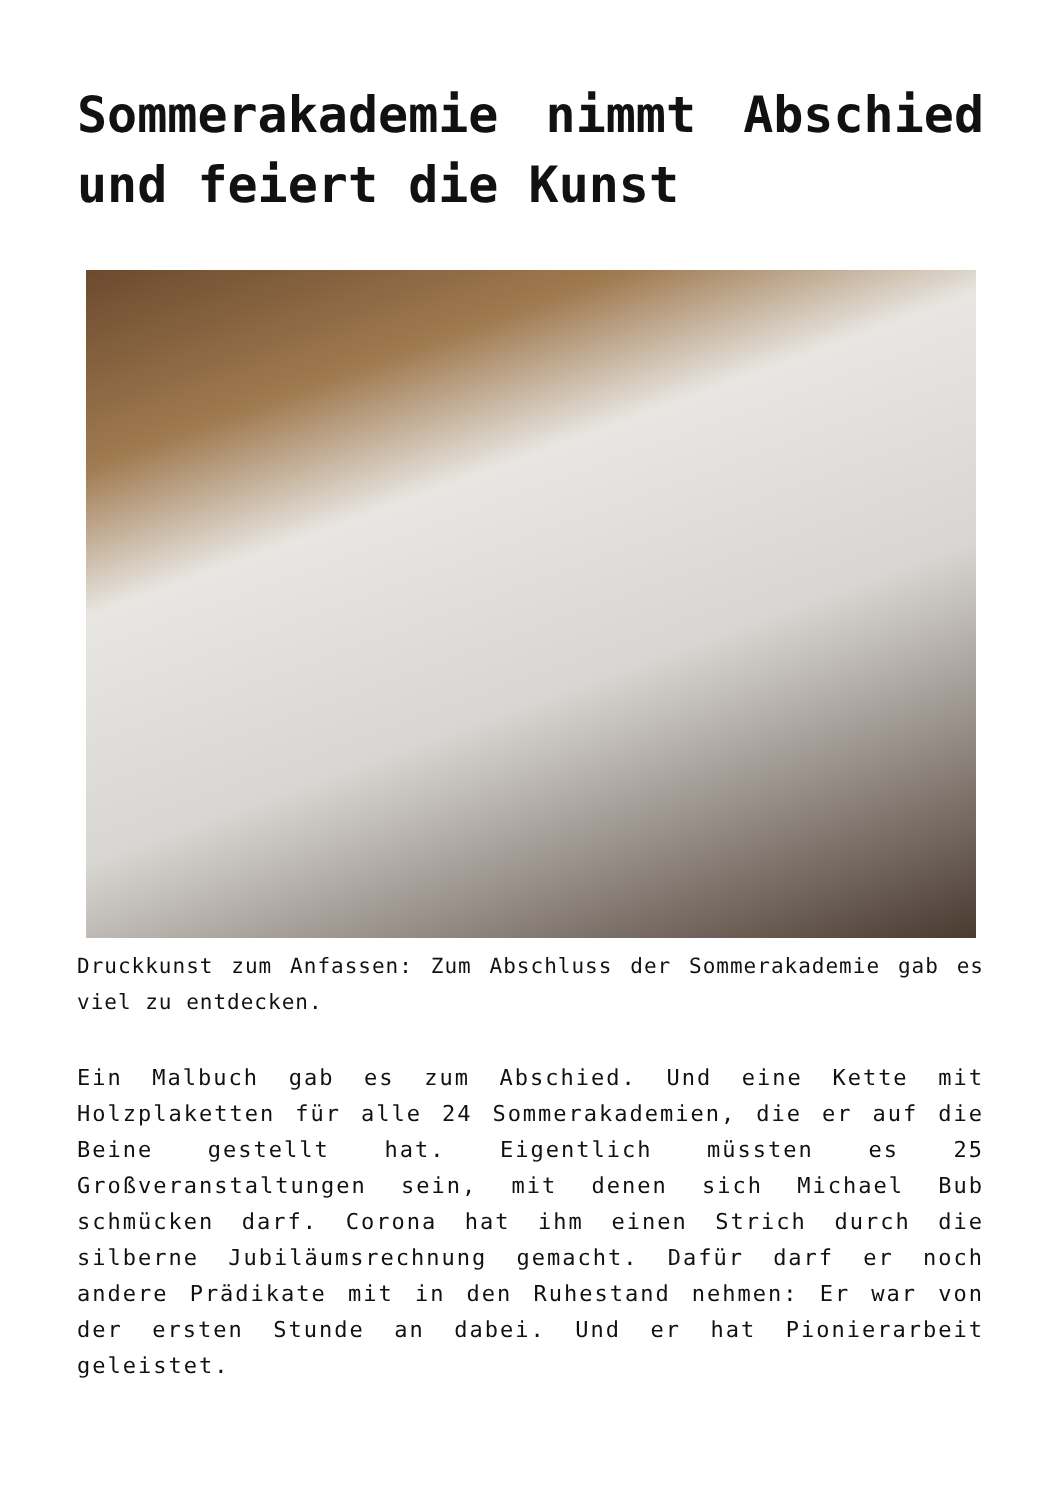Sommerakademie nimmt Abschied und feiert die Kunst
Druckkunst zum Anfassen: Zum Abschluss der Sommerakademie gab es viel zu entdecken.
Ein Malbuch gab es zum Abschied. Und eine Kette mit Holzplaketten für alle 24 Sommerakademien, die er auf die Beine gestellt hat. Eigentlich müssten es 25 Großveranstaltungen sein, mit denen sich Michael Bub schmücken darf. Corona hat ihm einen Strich durch die silberne Jubiläumsrechnung gemacht. Dafür darf er noch andere Prädikate mit in den Ruhestand nehmen: Er war von der ersten Stunde an dabei. Und er hat Pionierarbeit geleistet.